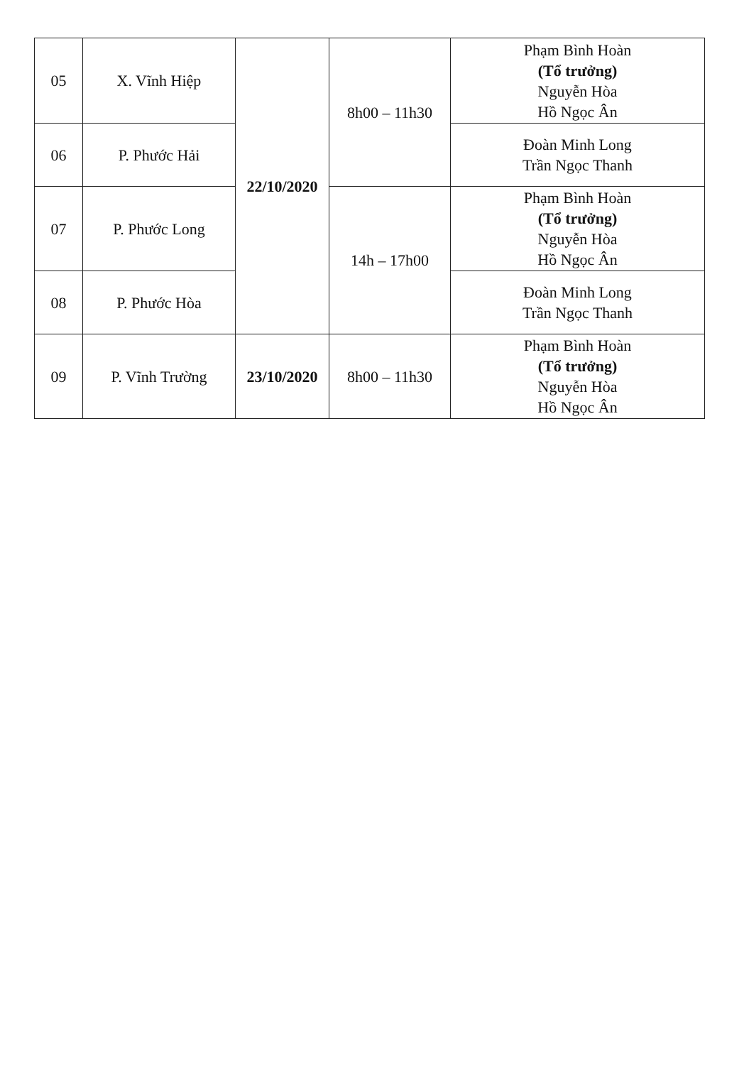| 05 | X. Vĩnh Hiệp | 22/10/2020 | 8h00 – 11h30 | Phạm Bình Hoàn (Tổ trưởng) Nguyễn Hòa Hồ Ngọc Ân |
| 06 | P. Phước Hải | | | Đoàn Minh Long Trần Ngọc Thanh |
| 07 | P. Phước Long | | 14h – 17h00 | Phạm Bình Hoàn (Tổ trưởng) Nguyễn Hòa Hồ Ngọc Ân |
| 08 | P. Phước Hòa | | | Đoàn Minh Long Trần Ngọc Thanh |
| 09 | P. Vĩnh Trường | 23/10/2020 | 8h00 – 11h30 | Phạm Bình Hoàn (Tổ trưởng) Nguyễn Hòa Hồ Ngọc Ân |